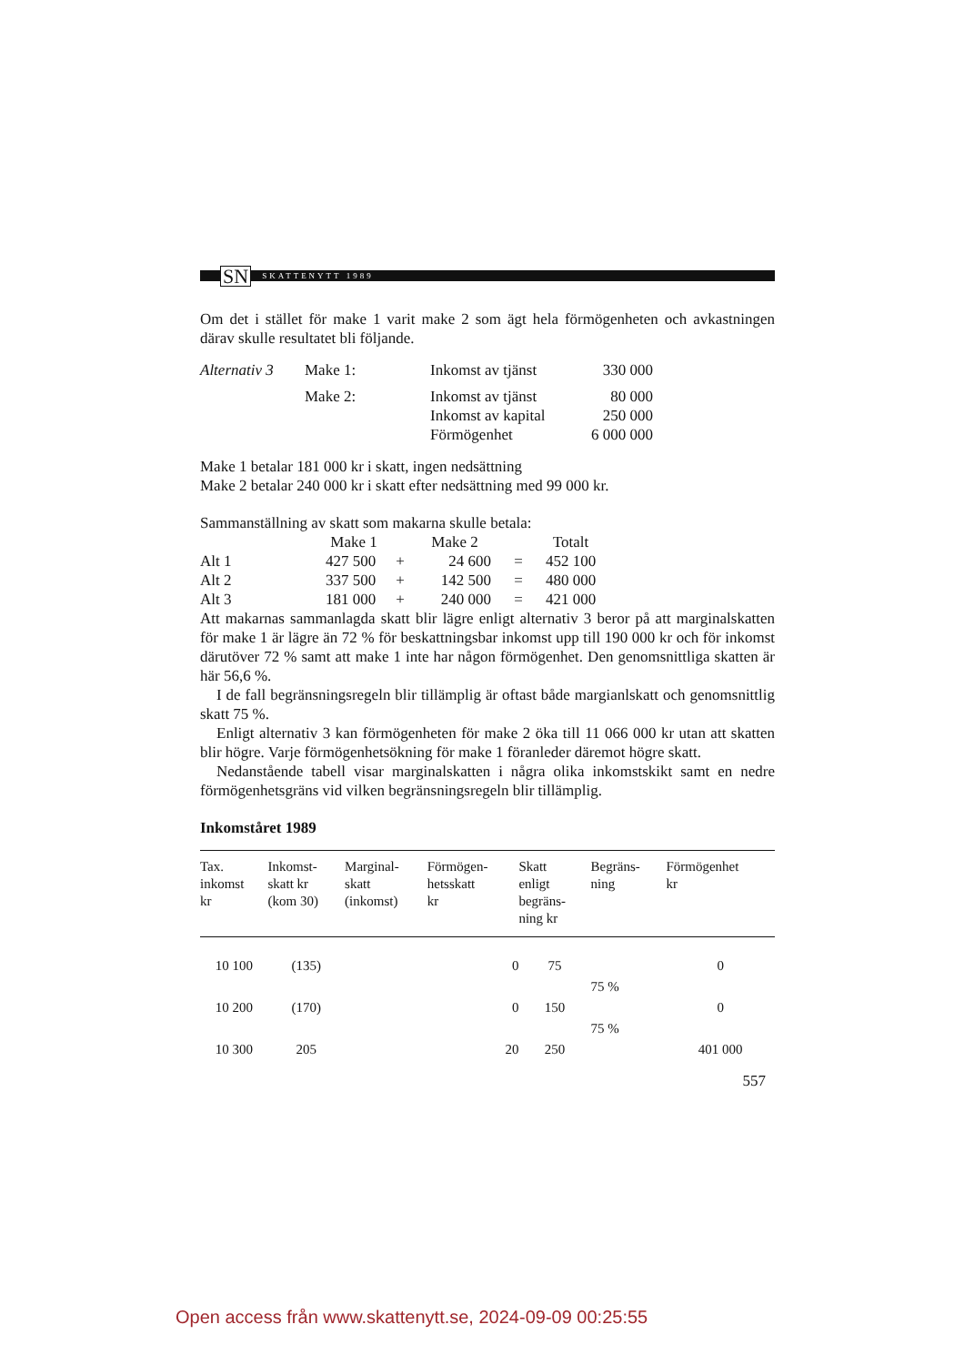SN
SKATTENYTT 1989
Om det i stället för make 1 varit make 2 som ägt hela förmögenheten och avkastningen därav skulle resultatet bli följande.
| Alternativ 3 | Make 1: | Inkomst av tjänst | 330 000 |
| | Make 2: | Inkomst av tjänst | 80 000 |
| | | Inkomst av kapital | 250 000 |
| | | Förmögenhet | 6 000 000 |
Make 1 betalar 181 000 kr i skatt, ingen nedsättning
Make 2 betalar 240 000 kr i skatt efter nedsättning med 99 000 kr.
Sammanställning av skatt som makarna skulle betala:
| | Make 1 | | Make 2 | | Totalt |
| Alt 1 | 427 500 | + | 24 600 | = | 452 100 |
| Alt 2 | 337 500 | + | 142 500 | = | 480 000 |
| Alt 3 | 181 000 | + | 240 000 | = | 421 000 |
Att makarnas sammanlagda skatt blir lägre enligt alternativ 3 beror på att marginalskatten för make 1 är lägre än 72 % för beskattningsbar inkomst upp till 190 000 kr och för inkomst därutöver 72 % samt att make 1 inte har någon förmögenhet. Den genomsnittliga skatten är här 56,6 %.
I de fall begränsningsregeln blir tillämplig är oftast både margianlskatt och genomsnittlig skatt 75 %.
Enligt alternativ 3 kan förmögenheten för make 2 öka till 11 066 000 kr utan att skatten blir högre. Varje förmögenhetsökning för make 1 föranleder däremot högre skatt.
Nedanstående tabell visar marginalskatten i några olika inkomstskikt samt en nedre förmögenhetsgräns vid vilken begränsningsregeln blir tillämplig.
Inkomståret 1989
| Tax. inkomst kr | Inkomst- skatt kr (kom 30) | Marginal- skatt (inkomst) | Förmögen- hetsskatt kr | Skatt enligt begräns- ning kr | Begräns- ning | Förmögenhet kr |
| --- | --- | --- | --- | --- | --- | --- |
| 10 100 | (135) | | 0 | 75 | | 0 |
| | | | | | 75 % | |
| 10 200 | (170) | | 0 | 150 | | 0 |
| | | | | | 75 % | |
| 10 300 | 205 | | 20 | 250 | | 401 000 |
557
Open access från www.skattenytt.se, 2024-09-09 00:25:55